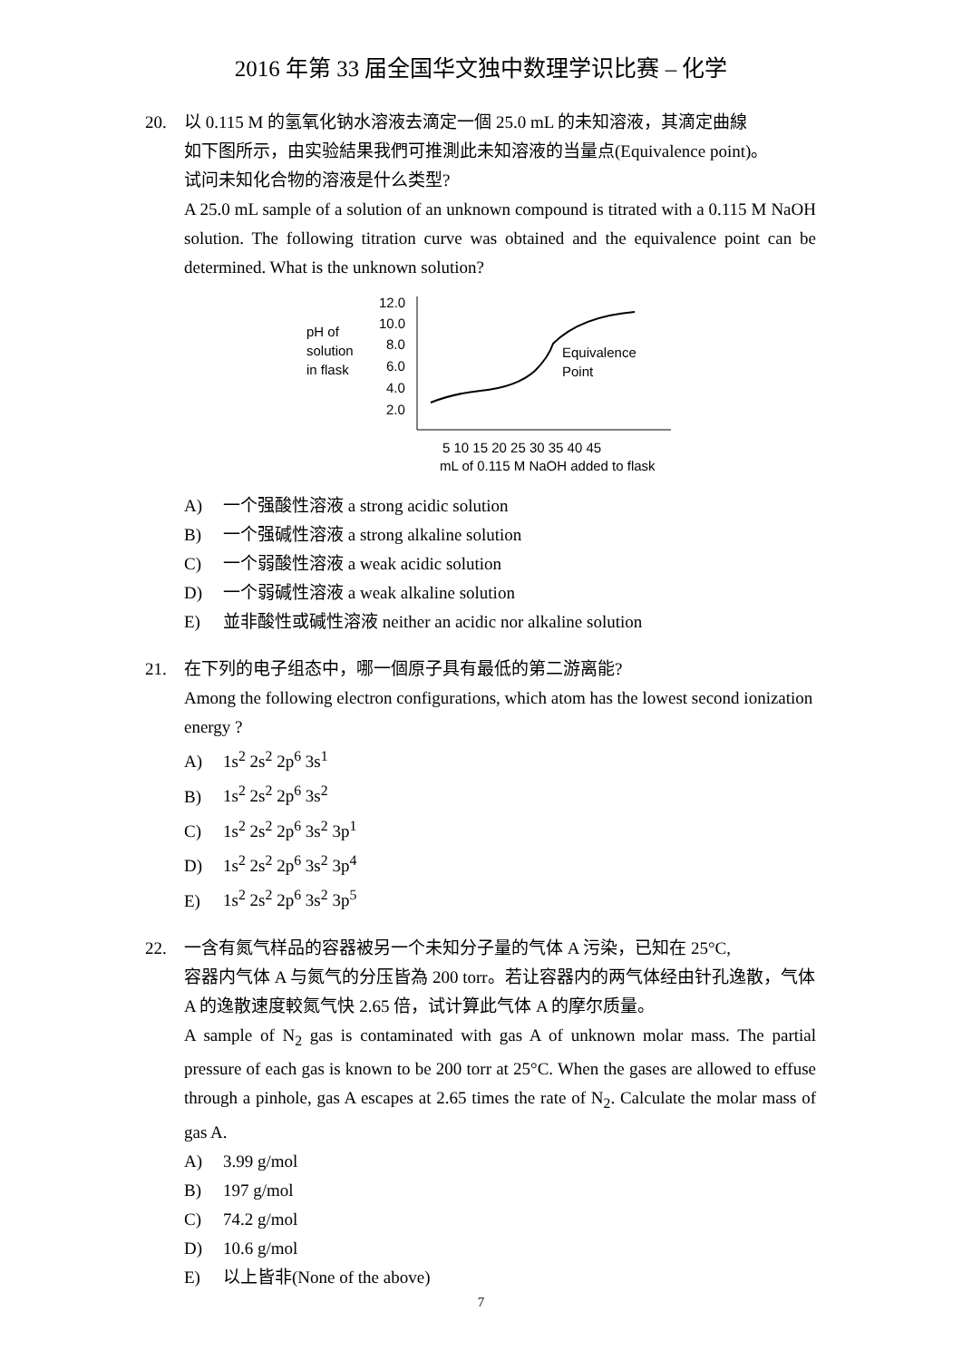2016 年第 33 届全国华文独中数理学识比赛 – 化学
20. 以 0.115 M 的氢氧化钠水溶液去滴定一個 25.0 mL 的未知溶液，其滴定曲線
如下图所示，由实验結果我們可推測此未知溶液的当量点(Equivalence point)。
试问未知化合物的溶液是什么类型?
A 25.0 mL sample of a solution of an unknown compound is titrated with a 0.115 M NaOH solution. The following titration curve was obtained and the equivalence point can be determined. What is the unknown solution?
pH of
solution
in flask
12.0
10.0
8.0
6.0
4.0
2.0
Equivalence
Point
5 10 15 20 25 30 35 40 45
mL of 0.115 M NaOH added to flask
A) 一个强酸性溶液 a strong acidic solution
B) 一个强碱性溶液 a strong alkaline solution
C) 一个弱酸性溶液 a weak acidic solution
D) 一个弱碱性溶液 a weak alkaline solution
E) 並非酸性或碱性溶液 neither an acidic nor alkaline solution
21. 在下列的电子组态中，哪一個原子具有最低的第二游离能?
Among the following electron configurations, which atom has the lowest second ionization energy ?
A) 1s<sup>2</sup> 2s<sup>2</sup> 2p<sup>6</sup> 3s<sup>1</sup>
B) 1s<sup>2</sup> 2s<sup>2</sup> 2p<sup>6</sup> 3s<sup>2</sup>
C) 1s<sup>2</sup> 2s<sup>2</sup> 2p<sup>6</sup> 3s<sup>2</sup> 3p<sup>1</sup>
D) 1s<sup>2</sup> 2s<sup>2</sup> 2p<sup>6</sup> 3s<sup>2</sup> 3p<sup>4</sup>
E) 1s<sup>2</sup> 2s<sup>2</sup> 2p<sup>6</sup> 3s<sup>2</sup> 3p<sup>5</sup>
22. 一含有氮气样品的容器被另一个未知分子量的气体 A 污染，已知在 25°C,
容器内气体 A 与氮气的分压皆為 200 torr。若让容器内的两气体经由针孔逸散，气体 A 的逸散速度較氮气快 2.65 倍，试计算此气体 A 的摩尔质量。
A sample of N<sub>2</sub> gas is contaminated with gas A of unknown molar mass. The partial pressure of each gas is known to be 200 torr at 25°C. When the gases are allowed to effuse through a pinhole, gas A escapes at 2.65 times the rate of N<sub>2</sub>. Calculate the molar mass of gas A.
A) 3.99 g/mol
B) 197 g/mol
C) 74.2 g/mol
D) 10.6 g/mol
E) 以上皆非(None of the above)
7